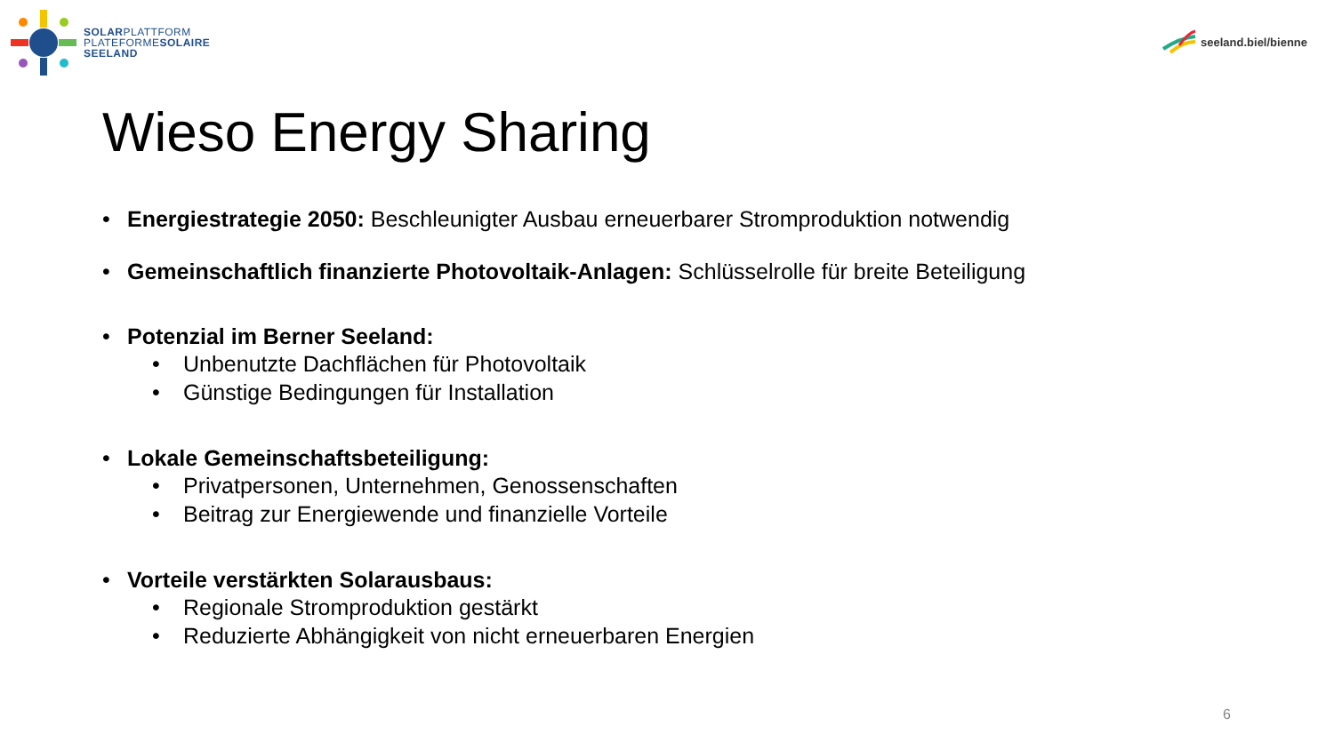SOLARPLATTFORM
PLATEFORMESOLAIRE
SEELAND
seeland.biel/bienne
Wieso Energy Sharing
• Energiestrategie 2050: Beschleunigter Ausbau erneuerbarer Stromproduktion notwendig
• Gemeinschaftlich finanzierte Photovoltaik-Anlagen: Schlüsselrolle für breite Beteiligung
• Potenzial im Berner Seeland:
• Unbenutzte Dachflächen für Photovoltaik
• Günstige Bedingungen für Installation
• Lokale Gemeinschaftsbeteiligung:
• Privatpersonen, Unternehmen, Genossenschaften
• Beitrag zur Energiewende und finanzielle Vorteile
• Vorteile verstärkten Solarausbaus:
• Regionale Stromproduktion gestärkt
• Reduzierte Abhängigkeit von nicht erneuerbaren Energien
6